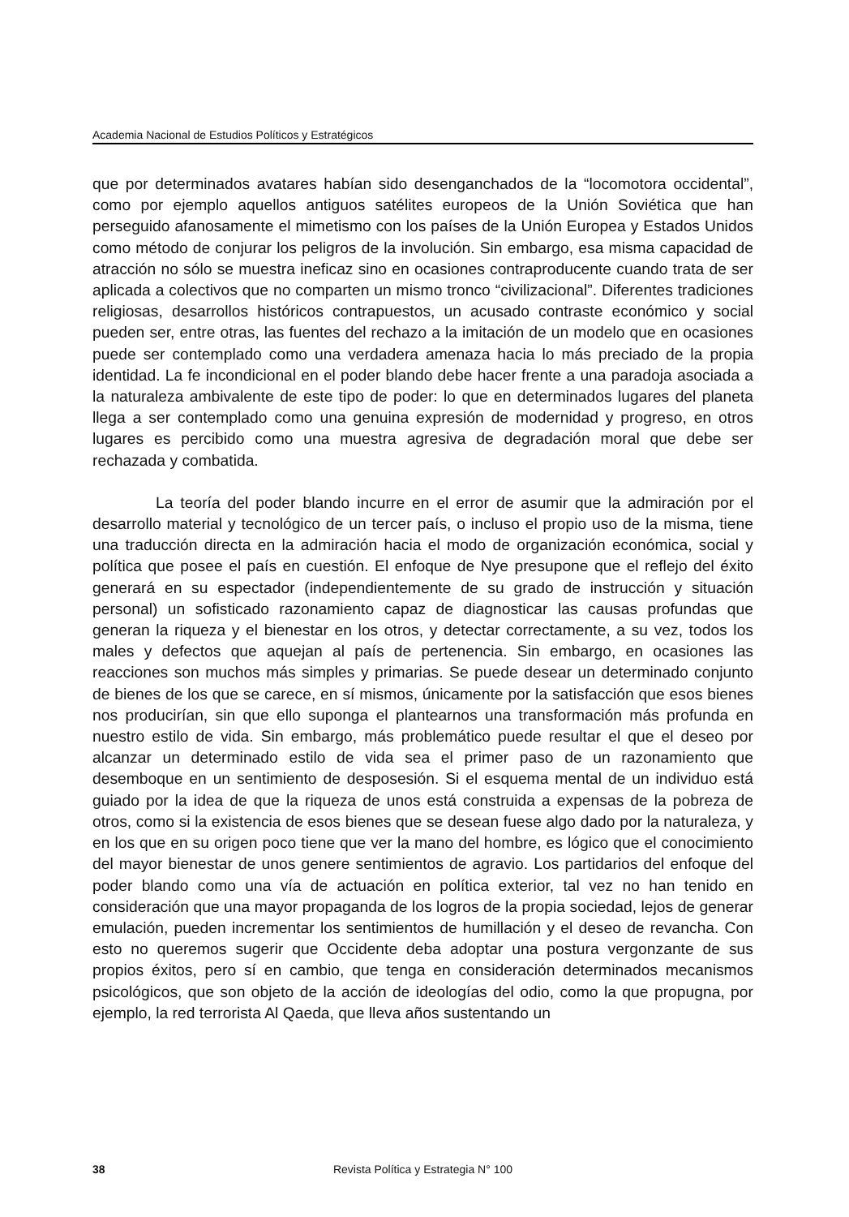Academia Nacional de Estudios Políticos y Estratégicos
que por determinados avatares habían sido desenganchados de la “locomotora occidental”, como por ejemplo aquellos antiguos satélites europeos de la Unión Soviética que han perseguido afanosamente el mimetismo con los países de la Unión Europea y Estados Unidos como método de conjurar los peligros de la involución. Sin embargo, esa misma capacidad de atracción no sólo se muestra ineficaz sino en ocasiones contraproducente cuando trata de ser aplicada a colectivos que no comparten un mismo tronco “civilizacional”. Diferentes tradiciones religiosas, desarrollos históricos contrapuestos, un acusado contraste económico y social pueden ser, entre otras, las fuentes del rechazo a la imitación de un modelo que en ocasiones puede ser contemplado como una verdadera amenaza hacia lo más preciado de la propia identidad. La fe incondicional en el poder blando debe hacer frente a una paradoja asociada a la naturaleza ambivalente de este tipo de poder: lo que en determinados lugares del planeta llega a ser contemplado como una genuina expresión de modernidad y progreso, en otros lugares es percibido como una muestra agresiva de degradación moral que debe ser rechazada y combatida.
La teoría del poder blando incurre en el error de asumir que la admiración por el desarrollo material y tecnológico de un tercer país, o incluso el propio uso de la misma, tiene una traducción directa en la admiración hacia el modo de organización económica, social y política que posee el país en cuestión. El enfoque de Nye presupone que el reflejo del éxito generará en su espectador (independientemente de su grado de instrucción y situación personal) un sofisticado razonamiento capaz de diagnosticar las causas profundas que generan la riqueza y el bienestar en los otros, y detectar correctamente, a su vez, todos los males y defectos que aquejan al país de pertenencia. Sin embargo, en ocasiones las reacciones son muchos más simples y primarias. Se puede desear un determinado conjunto de bienes de los que se carece, en sí mismos, únicamente por la satisfacción que esos bienes nos producirían, sin que ello suponga el plantearnos una transformación más profunda en nuestro estilo de vida. Sin embargo, más problemático puede resultar el que el deseo por alcanzar un determinado estilo de vida sea el primer paso de un razonamiento que desemboque en un sentimiento de desposesión. Si el esquema mental de un individuo está guiado por la idea de que la riqueza de unos está construida a expensas de la pobreza de otros, como si la existencia de esos bienes que se desean fuese algo dado por la naturaleza, y en los que en su origen poco tiene que ver la mano del hombre, es lógico que el conocimiento del mayor bienestar de unos genere sentimientos de agravio. Los partidarios del enfoque del poder blando como una vía de actuación en política exterior, tal vez no han tenido en consideración que una mayor propaganda de los logros de la propia sociedad, lejos de generar emulación, pueden incrementar los sentimientos de humillación y el deseo de revancha. Con esto no queremos sugerir que Occidente deba adoptar una postura vergonzante de sus propios éxitos, pero sí en cambio, que tenga en consideración determinados mecanismos psicológicos, que son objeto de la acción de ideologías del odio, como la que propugna, por ejemplo, la red terrorista Al Qaeda, que lleva años sustentando un
38 Revista Política y Estrategia N° 100